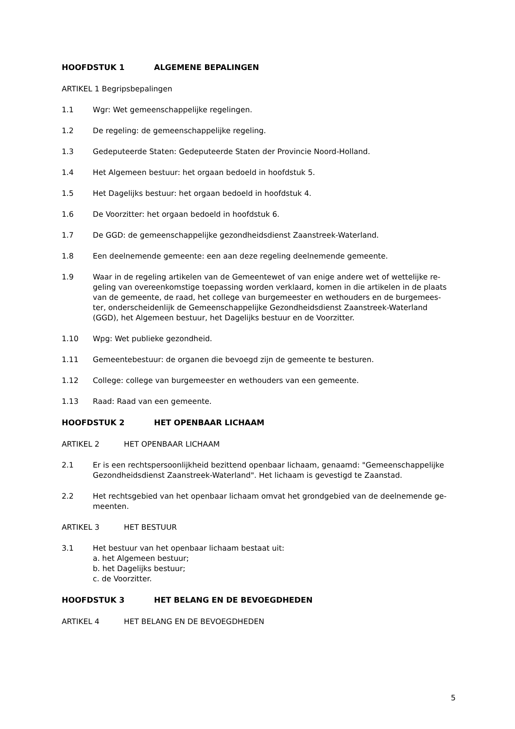HOOFDSTUK 1 ALGEMENE BEPALINGEN
ARTIKEL 1 Begripsbepalingen
1.1 Wgr: Wet gemeenschappelijke regelingen.
1.2 De regeling: de gemeenschappelijke regeling.
1.3 Gedeputeerde Staten: Gedeputeerde Staten der Provincie Noord-Holland.
1.4 Het Algemeen bestuur: het orgaan bedoeld in hoofdstuk 5.
1.5 Het Dagelijks bestuur: het orgaan bedoeld in hoofdstuk 4.
1.6 De Voorzitter: het orgaan bedoeld in hoofdstuk 6.
1.7 De GGD: de gemeenschappelijke gezondheidsdienst Zaanstreek-Waterland.
1.8 Een deelnemende gemeente: een aan deze regeling deelnemende gemeente.
1.9 Waar in de regeling artikelen van de Gemeentewet of van enige andere wet of wettelijke re-geling van overeenkomstige toepassing worden verklaard, komen in die artikelen in de plaats van de gemeente, de raad, het college van burgemeester en wethouders en de burgemees-ter, onderscheidenlijk de Gemeenschappelijke Gezondheidsdienst Zaanstreek-Waterland (GGD), het Algemeen bestuur, het Dagelijks bestuur en de Voorzitter.
1.10 Wpg: Wet publieke gezondheid.
1.11 Gemeentebestuur: de organen die bevoegd zijn de gemeente te besturen.
1.12 College: college van burgemeester en wethouders van een gemeente.
1.13 Raad: Raad van een gemeente.
HOOFDSTUK 2 HET OPENBAAR LICHAAM
ARTIKEL 2 HET OPENBAAR LICHAAM
2.1 Er is een rechtspersoonlijkheid bezittend openbaar lichaam, genaamd: "Gemeenschappelijke Gezondheidsdienst Zaanstreek-Waterland". Het lichaam is gevestigd te Zaanstad.
2.2 Het rechtsgebied van het openbaar lichaam omvat het grondgebied van de deelnemende ge-meenten.
ARTIKEL 3 HET BESTUUR
3.1 Het bestuur van het openbaar lichaam bestaat uit:
a. het Algemeen bestuur;
b. het Dagelijks bestuur;
c. de Voorzitter.
HOOFDSTUK 3 HET BELANG EN DE BEVOEGDHEDEN
ARTIKEL 4 HET BELANG EN DE BEVOEGDHEDEN
5